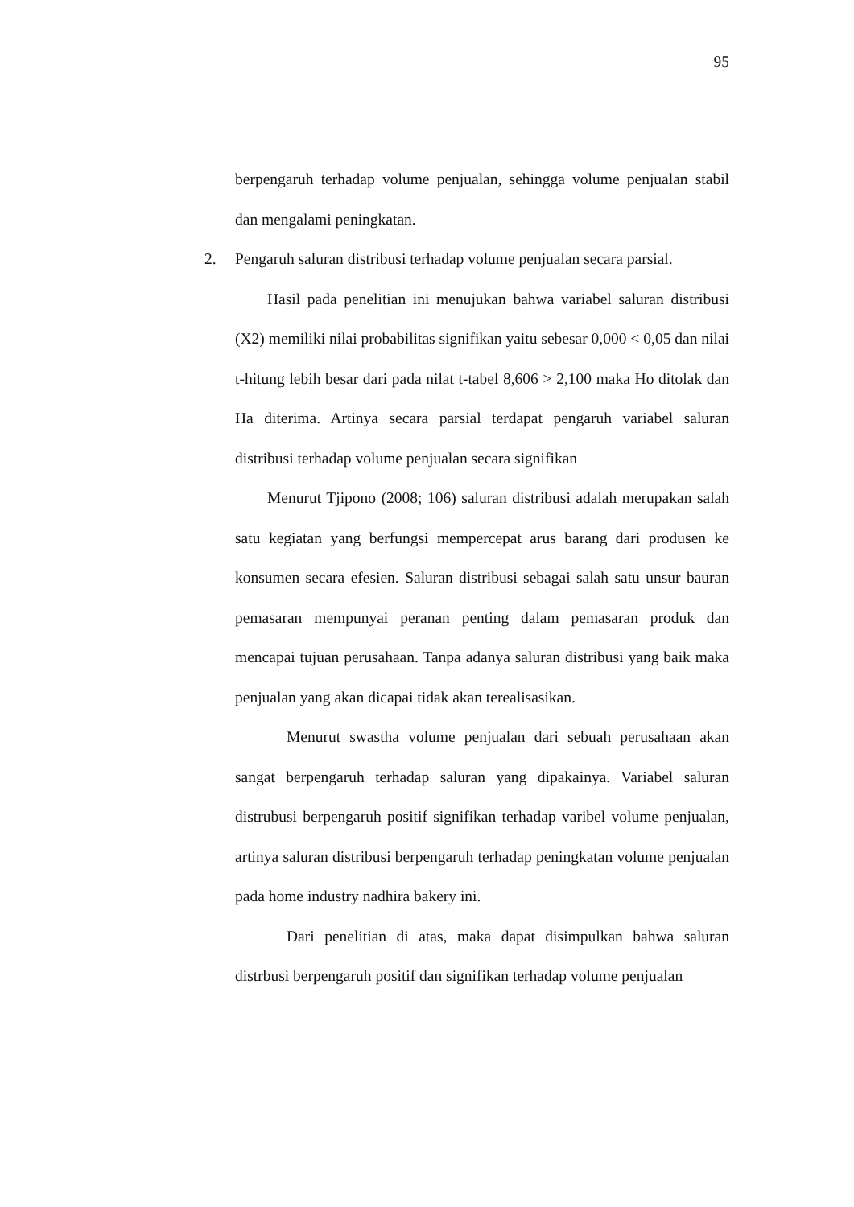95
berpengaruh terhadap volume penjualan, sehingga volume penjualan stabil dan mengalami peningkatan.
2. Pengaruh saluran distribusi terhadap volume penjualan secara parsial.
Hasil pada penelitian ini menujukan bahwa variabel saluran distribusi (X2) memiliki nilai probabilitas signifikan yaitu sebesar 0,000 < 0,05 dan nilai t-hitung lebih besar dari pada nilat t-tabel 8,606 > 2,100 maka Ho ditolak dan Ha diterima. Artinya secara parsial terdapat pengaruh variabel saluran distribusi terhadap volume penjualan secara signifikan
Menurut Tjipono (2008; 106) saluran distribusi adalah merupakan salah satu kegiatan yang berfungsi mempercepat arus barang dari produsen ke konsumen secara efesien. Saluran distribusi sebagai salah satu unsur bauran pemasaran mempunyai peranan penting dalam pemasaran produk dan mencapai tujuan perusahaan. Tanpa adanya saluran distribusi yang baik maka penjualan yang akan dicapai tidak akan terealisasikan.
Menurut swastha volume penjualan dari sebuah perusahaan akan sangat berpengaruh terhadap saluran yang dipakainya. Variabel saluran distrubusi berpengaruh positif signifikan terhadap varibel volume penjualan, artinya saluran distribusi berpengaruh terhadap peningkatan volume penjualan pada home industry nadhira bakery ini.
Dari penelitian di atas, maka dapat disimpulkan bahwa saluran distrbusi berpengaruh positif dan signifikan terhadap volume penjualan